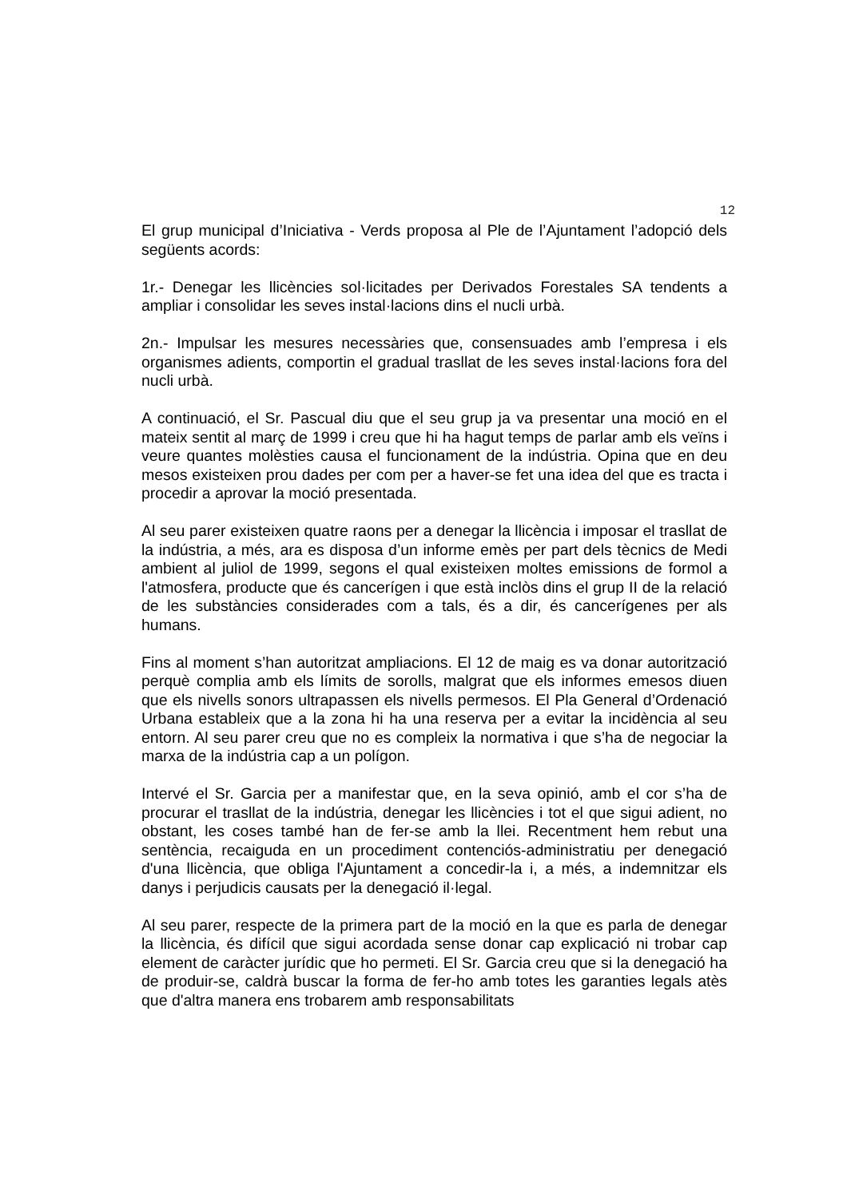12
El grup municipal d’Iniciativa - Verds proposa al Ple de l’Ajuntament l’adopció dels següents acords:
1r.- Denegar les llicències sol·licitades per Derivados Forestales SA tendents a ampliar i consolidar les seves instal·lacions dins el nucli urbà.
2n.- Impulsar les mesures necessàries que, consensuades amb l’empresa i els organismes adients, comportin el gradual trasllat de les seves instal·lacions fora del nucli urbà.
A continuació, el Sr. Pascual diu que el seu grup ja va presentar una moció en el mateix sentit al març de 1999 i creu que hi ha hagut temps de parlar amb els veïns i veure quantes molèsties causa el funcionament de la indústria. Opina que en deu mesos existeixen prou dades per com per a haver-se fet una idea del que es tracta i procedir a aprovar la moció presentada.
Al seu parer existeixen quatre raons per a denegar la llicència i imposar el trasllat de la indústria, a més, ara es disposa d’un informe emès per part dels tècnics de Medi ambient al juliol de 1999, segons el qual existeixen moltes emissions de formol a l'atmosfera, producte que és cancerígen i que està inclòs dins el grup II de la relació de les substàncies considerades com a tals, és a dir, és cancerígenes per als humans.
Fins al moment s’han autoritzat ampliacions. El 12 de maig es va donar autorització perquè complia amb els límits de sorolls, malgrat que els informes emesos diuen que els nivells sonors ultrapassen els nivells permesos. El Pla General d’Ordenació Urbana estableix que a la zona hi ha una reserva per a evitar la incidència al seu entorn. Al seu parer creu que no es compleix la normativa i que s’ha de negociar la marxa de la indústria cap a un polígon.
Intervé el Sr. Garcia per a manifestar que, en la seva opinió, amb el cor s’ha de procurar el trasllat de la indústria, denegar les llicències i tot el que sigui adient, no obstant, les coses també han de fer-se amb la llei. Recentment hem rebut una sentència, recaiguda en un procediment contenciós-administratiu per denegació d'una llicència, que obliga l'Ajuntament a concedir-la i, a més, a indemnitzar els danys i perjudicis causats per la denegació il·legal.
Al seu parer, respecte de la primera part de la moció en la que es parla de denegar la llicència, és difícil que sigui acordada sense donar cap explicació ni trobar cap element de caràcter jurídic que ho permeti. El Sr. Garcia creu que si la denegació ha de produir-se, caldrà buscar la forma de fer-ho amb totes les garanties legals atès que d'altra manera ens trobarem amb responsabilitats